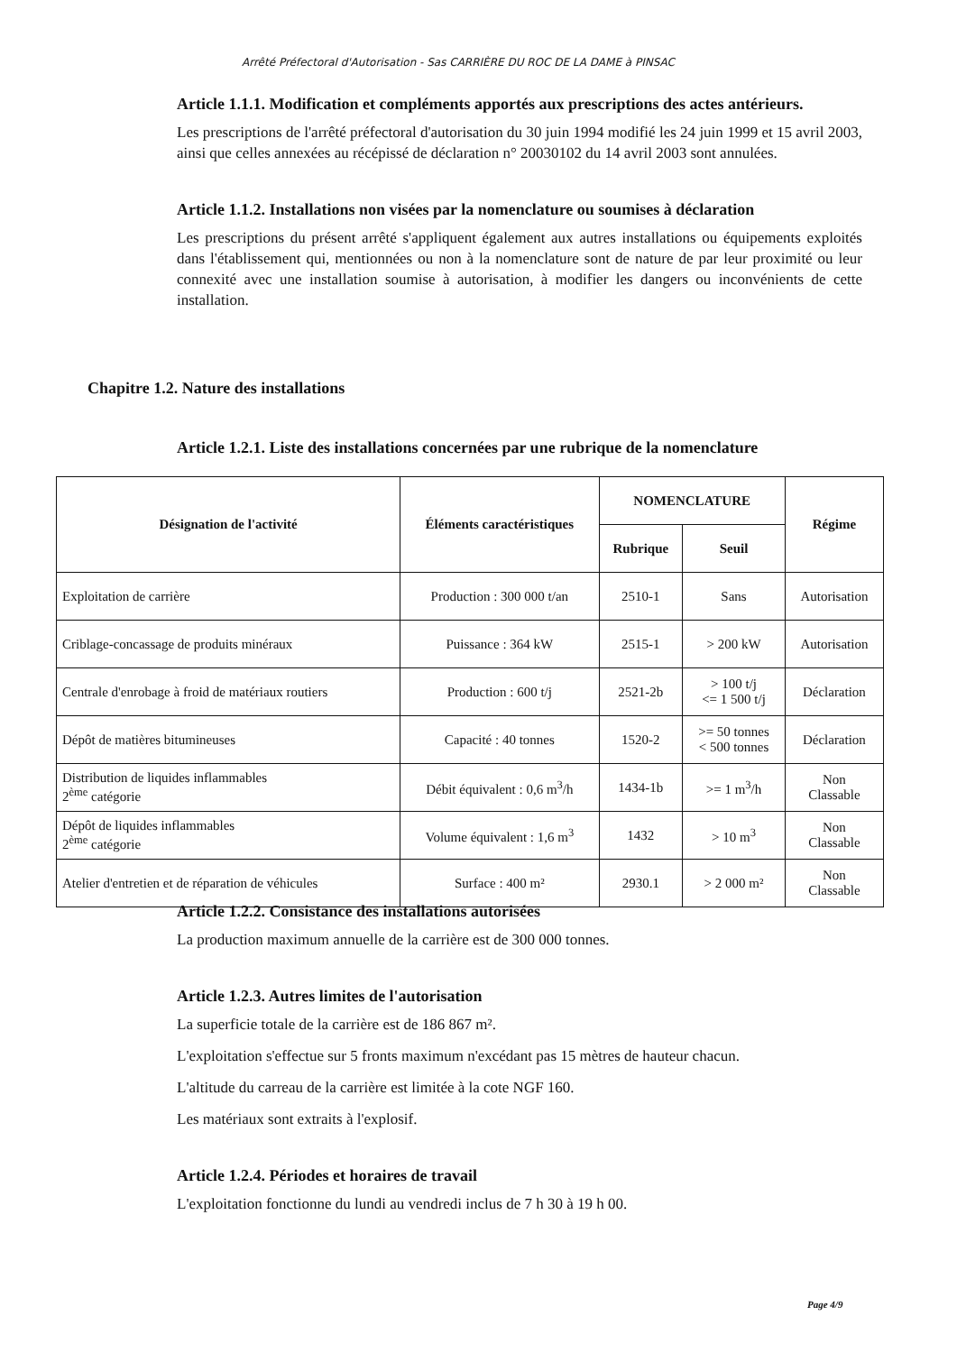Arrêté Préfectoral d'Autorisation - Sas CARRIÈRE DU ROC DE LA DAME à PINSAC
Article 1.1.1. Modification et compléments apportés aux prescriptions des actes antérieurs.
Les prescriptions de l'arrêté préfectoral d'autorisation du 30 juin 1994 modifié les 24 juin 1999 et 15 avril 2003, ainsi que celles annexées au récépissé de déclaration n° 20030102 du 14 avril 2003 sont annulées.
Article 1.1.2. Installations non visées par la nomenclature ou soumises à déclaration
Les prescriptions du présent arrêté s'appliquent également aux autres installations ou équipements exploités dans l'établissement qui, mentionnées ou non à la nomenclature sont de nature de par leur proximité ou leur connexité avec une installation soumise à autorisation, à modifier les dangers ou inconvénients de cette installation.
Chapitre 1.2. Nature des installations
Article 1.2.1. Liste des installations concernées par une rubrique de la nomenclature
| Désignation de l'activité | Éléments caractéristiques | NOMENCLATURE | | Régime |
| --- | --- | --- | --- | --- |
| | | Rubrique | Seuil | |
| Exploitation de carrière | Production : 300 000 t/an | 2510-1 | Sans | Autorisation |
| Criblage-concassage de produits minéraux | Puissance : 364 kW | 2515-1 | > 200 kW | Autorisation |
| Centrale d'enrobage à froid de matériaux routiers | Production : 600 t/j | 2521-2b | > 100 t/j <= 1 500 t/j | Déclaration |
| Dépôt de matières bitumineuses | Capacité : 40 tonnes | 1520-2 | >= 50 tonnes < 500 tonnes | Déclaration |
| Distribution de liquides inflammables 2<sup>ème</sup> catégorie | Débit équivalent : 0,6 m<sup>3</sup>/h | 1434-1b | >= 1 m<sup>3</sup>/h | Non Classable |
| Dépôt de liquides inflammables 2<sup>ème</sup> catégorie | Volume équivalent : 1,6 m<sup>3</sup> | 1432 | > 10 m<sup>3</sup> | Non Classable |
| Atelier d'entretien et de réparation de véhicules | Surface : 400 m² | 2930.1 | > 2 000 m² | Non Classable |
Article 1.2.2. Consistance des installations autorisées
La production maximum annuelle de la carrière est de 300 000 tonnes.
Article 1.2.3. Autres limites de l'autorisation
La superficie totale de la carrière est de 186 867 m².
L'exploitation s'effectue sur 5 fronts maximum n'excédant pas 15 mètres de hauteur chacun.
L'altitude du carreau de la carrière est limitée à la cote NGF 160.
Les matériaux sont extraits à l'explosif.
Article 1.2.4. Périodes et horaires de travail
L'exploitation fonctionne du lundi au vendredi inclus de 7 h 30 à 19 h 00.
Page 4/9